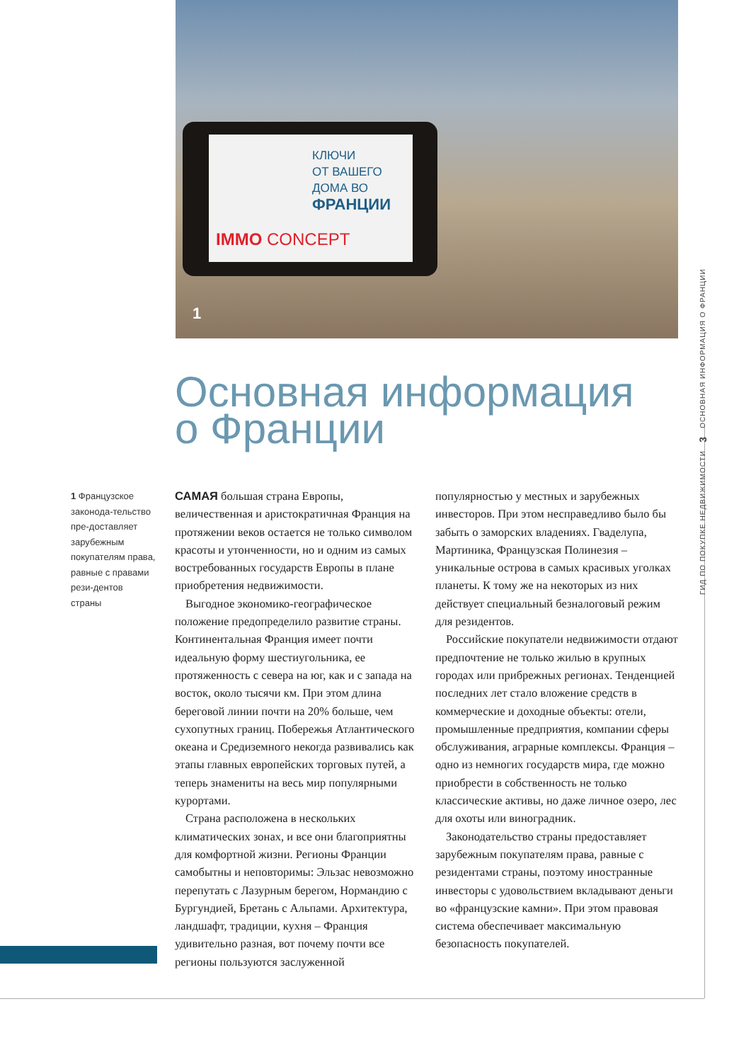КЛЮЧИ
ОТ ВАШЕГО
ДОМА ВО
ФРАНЦИИ
IMMO CONCEPT
1
Основная информация
о Франции
1 Французское законода-тельство пре-доставляет зарубежным покупателям права, равные с правами рези-дентов страны
САМАЯ большая страна Европы, величественная и аристократичная Франция на протяжении веков остается не только символом красоты и утонченности, но и одним из самых востребованных государств Европы в плане приобретения недвижимости.
Выгодное экономико-географическое положение предопределило развитие страны. Континентальная Франция имеет почти идеальную форму шестиугольника, ее протяженность с севера на юг, как и с запада на восток, около тысячи км. При этом длина береговой линии почти на 20% больше, чем сухопутных границ. Побережья Атлантического океана и Средиземного некогда развивались как этапы главных европейских торговых путей, а теперь знамениты на весь мир популярными курортами.
Страна расположена в нескольких климатических зонах, и все они благоприятны для комфортной жизни. Регионы Франции самобытны и неповторимы: Эльзас невозможно перепутать с Лазурным берегом, Нормандию с Бургундией, Бретань с Альпами. Архитектура, ландшафт, традиции, кухня – Франция удивительно разная, вот почему почти все регионы пользуются заслуженной популярностью у местных и зарубежных инвесторов. При этом несправедливо было бы забыть о заморских владениях. Гваделупа, Мартиника, Французская Полинезия – уникальные острова в самых красивых уголках планеты. К тому же на некоторых из них действует специальный безналоговый режим для резидентов.
Российские покупатели недвижимости отдают предпочтение не только жилью в крупных городах или прибрежных регионах. Тенденцией последних лет стало вложение средств в коммерческие и доходные объекты: отели, промышленные предприятия, компании сферы обслуживания, аграрные комплексы. Франция – одно из немногих государств мира, где можно приобрести в собственность не только классические активы, но даже личное озеро, лес для охоты или виноградник.
Законодательство страны предоставляет зарубежным покупателям права, равные с резидентами страны, поэтому иностранные инвесторы с удовольствием вкладывают деньги во «французские камни». При этом правовая система обеспечивает максимальную безопасность покупателей.
ГИД ПО ПОКУПКЕ НЕДВИЖИМОСТИ 3 ОСНОВНАЯ ИНФОРМАЦИЯ О ФРАНЦИИ